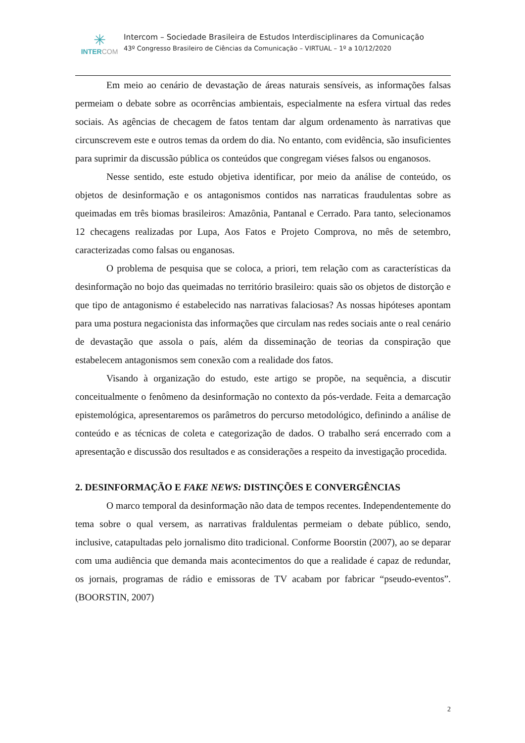✳
INTER COM
Intercom – Sociedade Brasileira de Estudos Interdisciplinares da Comunicação
43º Congresso Brasileiro de Ciências da Comunicação – VIRTUAL – 1º a 10/12/2020
Em meio ao cenário de devastação de áreas naturais sensíveis, as informações falsas permeiam o debate sobre as ocorrências ambientais, especialmente na esfera virtual das redes sociais. As agências de checagem de fatos tentam dar algum ordenamento às narrativas que circunscrevem este e outros temas da ordem do dia. No entanto, com evidência, são insuficientes para suprimir da discussão pública os conteúdos que congregam viéses falsos ou enganosos.
Nesse sentido, este estudo objetiva identificar, por meio da análise de conteúdo, os objetos de desinformação e os antagonismos contidos nas narraticas fraudulentas sobre as queimadas em três biomas brasileiros: Amazônia, Pantanal e Cerrado. Para tanto, selecionamos 12 checagens realizadas por Lupa, Aos Fatos e Projeto Comprova, no mês de setembro, caracterizadas como falsas ou enganosas.
O problema de pesquisa que se coloca, a priori, tem relação com as características da desinformação no bojo das queimadas no território brasileiro: quais são os objetos de distorção e que tipo de antagonismo é estabelecido nas narrativas falaciosas? As nossas hipóteses apontam para uma postura negacionista das informações que circulam nas redes sociais ante o real cenário de devastação que assola o país, além da disseminação de teorias da conspiração que estabelecem antagonismos sem conexão com a realidade dos fatos.
Visando à organização do estudo, este artigo se propõe, na sequência, a discutir conceitualmente o fenômeno da desinformação no contexto da pós-verdade. Feita a demarcação epistemológica, apresentaremos os parâmetros do percurso metodológico, definindo a análise de conteúdo e as técnicas de coleta e categorização de dados. O trabalho será encerrado com a apresentação e discussão dos resultados e as considerações a respeito da investigação procedida.
2. DESINFORMAÇÃO E FAKE NEWS: DISTINÇÕES E CONVERGÊNCIAS
O marco temporal da desinformação não data de tempos recentes. Independentemente do tema sobre o qual versem, as narrativas fraldulentas permeiam o debate público, sendo, inclusive, catapultadas pelo jornalismo dito tradicional. Conforme Boorstin (2007), ao se deparar com uma audiência que demanda mais acontecimentos do que a realidade é capaz de redundar, os jornais, programas de rádio e emissoras de TV acabam por fabricar “pseudo-eventos”. (BOORSTIN, 2007)
2